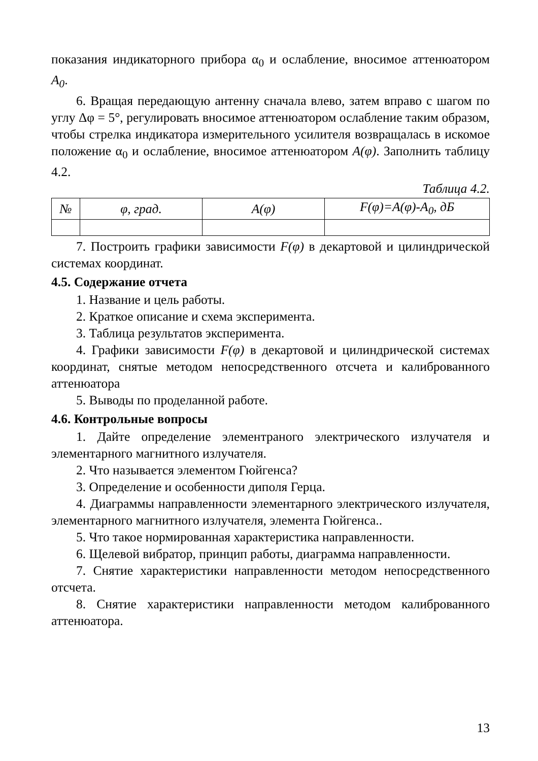показания индикаторного прибора α<sub>0</sub> и ослабление, вносимое аттенюатором A<sub>0</sub>.
6. Вращая передающую антенну сначала влево, затем вправо с шагом по углу Δφ = 5°, регулировать вносимое аттенюатором ослабление таким образом, чтобы стрелка индикатора измерительного усилителя возвращалась в искомое положение α<sub>0</sub> и ослабление, вносимое аттенюатором A(φ). Заполнить таблицу 4.2.
Таблица 4.2.
| № | φ, град. | A(φ) | F(φ)=A(φ)-A<sub>0</sub>, дБ |
| --- | --- | --- | --- |
7. Построить графики зависимости F(φ) в декартовой и цилиндрической системах координат.
4.5. Содержание отчета
1. Название и цель работы.
2. Краткое описание и схема эксперимента.
3. Таблица результатов эксперимента.
4. Графики зависимости F(φ) в декартовой и цилиндрической системах координат, снятые методом непосредственного отсчета и калиброванного аттенюатора
5. Выводы по проделанной работе.
4.6. Контрольные вопросы
1. Дайте определение элементраного электрического излучателя и элементарного магнитного излучателя.
2. Что называется элементом Гюйгенса?
3. Определение и особенности диполя Герца.
4. Диаграммы направленности элементарного электрического излучателя, элементарного магнитного излучателя, элемента Гюйгенса..
5. Что такое нормированная характеристика направленности.
6. Щелевой вибратор, принцип работы, диаграмма направленности.
7. Снятие характеристики направленности методом непосредственного отсчета.
8. Снятие характеристики направленности методом калиброванного аттенюатора.
13